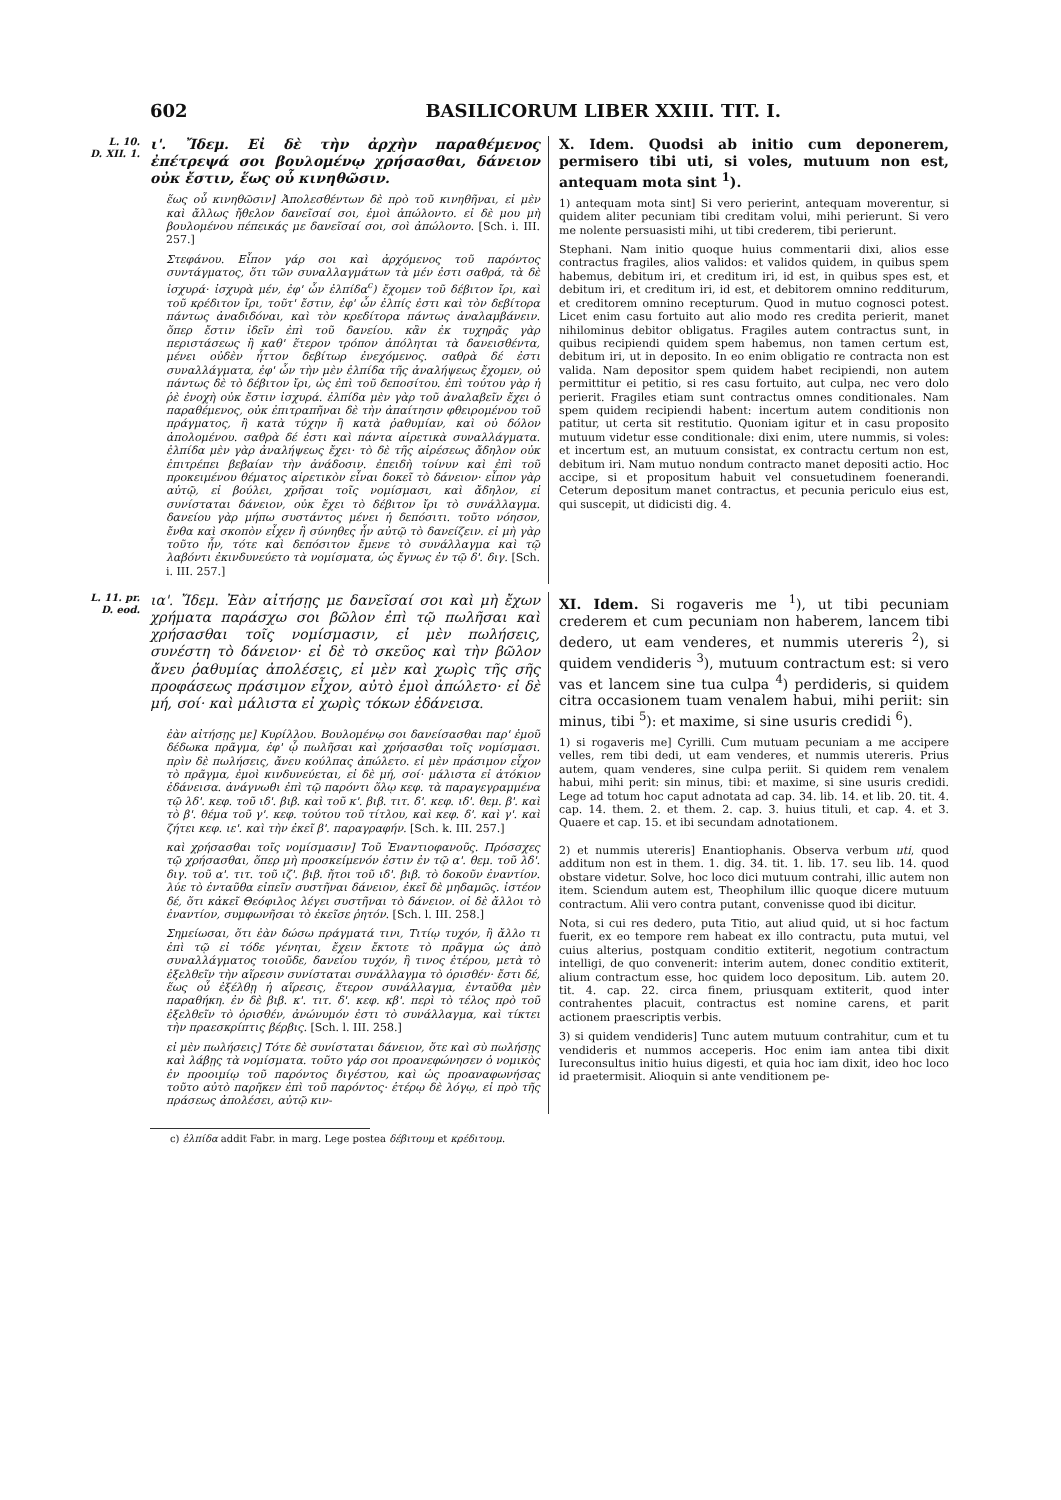602 BASILICORUM LIBER XXIII. TIT. I.
L. 10.
D. XII. 1.
ι'. Ἴδεμ. Εἰ δὲ τὴν ἀρχὴν παραθέμενος ἐπέτρεψά σοι βουλομένῳ χρήσασθαι, δάνειον οὐκ ἔστιν, ἕως οὗ κινηθῶσιν.
ἕως οὗ κινηθῶσιν] Ἀπολεσθέντων δὲ πρὸ τοῦ κινηθῆναι, εἰ μὲν καὶ ἄλλως ἤθελον δανεῖσαί σοι, ἐμοὶ ἀπώλοντο. εἰ δὲ μου μὴ βουλομένου πέπεικάς με δανεῖσαί σοι, σοὶ ἀπώλοντο. [Sch. i. III. 257.]
Στεφάνου. Εἶπον γάρ σοι καὶ ἀρχόμενος τοῦ παρόντος συντάγματος, ὅτι τῶν συναλλαγμάτων τὰ μέν ἐστι σαθρά, τὰ δὲ ἰσχυρά· ἰσχυρὰ μέν, ἐφ' ὧν ἐλπίδα<sup>c</sup>) ἔχομεν τοῦ δέβιτον ἴρι, καὶ τοῦ κρέδιτον ἴρι, τοῦτ' ἔστιν, ἐφ' ὧν ἐλπίς ἐστι καὶ τὸν δεβίτορα πάντως ἀναδιδόναι, καὶ τὸν κρεδίτορα πάντως ἀναλαμβάνειν. ὅπερ ἔστιν ἰδεῖν ἐπὶ τοῦ δανείου. κἂν ἐκ τυχηρᾶς γὰρ περιστάσεως ἢ καθ' ἕτερον τρόπον ἀπόληται τὰ δανεισθέντα, μένει οὐδὲν ἧττον δεβίτωρ ἐνεχόμενος. σαθρὰ δέ ἐστι συναλλάγματα, ἐφ' ὧν τὴν μὲν ἐλπίδα τῆς ἀναλήψεως ἔχομεν, οὐ πάντως δὲ τὸ δέβιτον ἴρι, ὡς ἐπὶ τοῦ δεποσίτου. ἐπὶ τούτου γὰρ ἡ ῥὲ ἐνοχὴ οὐκ ἔστιν ἰσχυρά. ἐλπίδα μὲν γὰρ τοῦ ἀναλαβεῖν ἔχει ὁ παραθέμενος, οὐκ ἐπιτραπῆναι δὲ τὴν ἀπαίτησιν φθειρομένου τοῦ πράγματος, ἢ κατὰ τύχην ἢ κατὰ ῥαθυμίαν, καὶ οὐ δόλον ἀπολομένου. σαθρὰ δέ ἐστι καὶ πάντα αἱρετικὰ συναλλάγματα. ἐλπίδα μὲν γὰρ ἀναλήψεως ἔχει· τὸ δὲ τῆς αἱρέσεως ἄδηλον οὐκ ἐπιτρέπει βεβαίαν τὴν ἀνάδοσιν. ἐπειδὴ τοίνυν καὶ ἐπὶ τοῦ προκειμένου θέματος αἱρετικὸν εἶναι δοκεῖ τὸ δάνειον· εἶπον γὰρ αὐτῷ, εἰ βούλει, χρῆσαι τοῖς νομίσμασι, καὶ ἄδηλον, εἰ συνίσταται δάνειον, οὐκ ἔχει τὸ δέβιτον ἴρι τὸ συνάλλαγμα. δανείου γὰρ μήπω συστάντος μένει ἡ δεπόσιτι. τοῦτο νόησον, ἔνθα καὶ σκοπὸν εἶχεν ἢ σύνηθες ἦν αὐτῷ τὸ δανείζειν. εἰ μὴ γὰρ τοῦτο ἦν, τότε καὶ δεπόσιτον ἔμενε τὸ συνάλλαγμα καὶ τῷ λαβόντι ἐκινδυνεύετο τὰ νομίσματα, ὡς ἔγνως ἐν τῷ δ'. διγ. [Sch. i. III. 257.]
X. Idem. Quodsi ab initio cum deponerem, permisero tibi uti, si voles, mutuum non est, antequam mota sint <sup>1</sup>).
1) antequam mota sint] Si vero perierint, antequam moverentur, si quidem aliter pecuniam tibi creditam volui, mihi perierunt. Si vero me nolente persuasisti mihi, ut tibi crederem, tibi perierunt.
Stephani. Nam initio quoque huius commentarii dixi, alios esse contractus fragiles, alios validos: et validos quidem, in quibus spem habemus, debitum iri, et creditum iri, id est, in quibus spes est, et debitum iri, et creditum iri, id est, et debitorem omnino redditurum, et creditorem omnino recepturum. Quod in mutuo cognosci potest. Licet enim casu fortuito aut alio modo res credita perierit, manet nihilominus debitor obligatus. Fragiles autem contractus sunt, in quibus recipiendi quidem spem habemus, non tamen certum est, debitum iri, ut in deposito. In eo enim obligatio re contracta non est valida. Nam depositor spem quidem habet recipiendi, non autem permittitur ei petitio, si res casu fortuito, aut culpa, nec vero dolo perierit. Fragiles etiam sunt contractus omnes conditionales. Nam spem quidem recipiendi habent: incertum autem conditionis non patitur, ut certa sit restitutio. Quoniam igitur et in casu proposito mutuum videtur esse conditionale: dixi enim, utere nummis, si voles: et incertum est, an mutuum consistat, ex contractu certum non est, debitum iri. Nam mutuo nondum contracto manet depositi actio. Hoc accipe, si et propositum habuit vel consuetudinem foenerandi. Ceterum depositum manet contractus, et pecunia periculo eius est, qui suscepit, ut didicisti dig. 4.
L. 11. pr.
D. eod.
ια'. Ἴδεμ. Ἐὰν αἰτήσῃς με δανεῖσαί σοι καὶ μὴ ἔχων χρήματα παράσχω σοι βῶλον ἐπὶ τῷ πωλῆσαι καὶ χρήσασθαι τοῖς νομίσμασιν, εἰ μὲν πωλήσεις, συνέστη τὸ δάνειον· εἰ δὲ τὸ σκεῦος καὶ τὴν βῶλον ἄνευ ῥαθυμίας ἀπολέσεις, εἰ μὲν καὶ χωρὶς τῆς σῆς προφάσεως πράσιμον εἶχον, αὐτὸ ἐμοὶ ἀπώλετο· εἰ δὲ μή, σοί· καὶ μάλιστα εἰ χωρὶς τόκων ἐδάνεισα.
ἐὰν αἰτήσῃς με] Κυρίλλου. Βουλομένῳ σοι δανείσασθαι παρ' ἐμοῦ δέδωκα πρᾶγμα, ἐφ' ᾧ πωλῆσαι καὶ χρήσασθαι τοῖς νομίσμασι. πρὶν δὲ πωλήσεις, ἄνευ κούλπας ἀπώλετο. εἰ μὲν πράσιμον εἶχον τὸ πρᾶγμα, ἐμοὶ κινδυνεύεται, εἰ δὲ μή, σοί· μάλιστα εἰ ἀτόκιον ἐδάνεισα. ἀνάγνωθι ἐπὶ τῷ παρόντι ὅλῳ κεφ. τὰ παραγεγραμμένα τῷ λδ'. κεφ. τοῦ ιδ'. βιβ. καὶ τοῦ κ'. βιβ. τιτ. δ'. κεφ. ιδ'. θεμ. β'. καὶ τὸ β'. θέμα τοῦ γ'. κεφ. τούτου τοῦ τίτλου, καὶ κεφ. δ'. καὶ γ'. καὶ ζήτει κεφ. ιε'. καὶ τὴν ἐκεῖ β'. παραγραφήν. [Sch. k. III. 257.]
καὶ χρήσασθαι τοῖς νομίσμασιν] Τοῦ Ἐναντιοφανοῦς. Πρόσσχες τῷ χρήσασθαι, ὅπερ μὴ προσκείμενόν ἐστιν ἐν τῷ α'. θεμ. τοῦ λδ'. διγ. τοῦ α'. τιτ. τοῦ ιζ'. βιβ. ἤτοι τοῦ ιδ'. βιβ. τὸ δοκοῦν ἐναντίον. λύε τὸ ἐνταῦθα εἰπεῖν συστῆναι δάνειον, ἐκεῖ δὲ μηδαμῶς. ἰστέον δέ, ὅτι κἀκεῖ Θεόφιλος λέγει συστῆναι τὸ δάνειον. οἱ δὲ ἄλλοι τὸ ἐναντίον, συμφωνῆσαι τὸ ἐκεῖσε ῥητόν. [Sch. l. III. 258.]
Σημείωσαι, ὅτι ἐὰν δώσω πράγματά τινι, Τιτίῳ τυχόν, ἢ ἄλλο τι ἐπὶ τῷ εἰ τόδε γένηται, ἔχειν ἔκτοτε τὸ πρᾶγμα ὡς ἀπὸ συναλλάγματος τοιοῦδε, δανείου τυχόν, ἢ τινος ἑτέρου, μετὰ τὸ ἐξελθεῖν τὴν αἵρεσιν συνίσταται συνάλλαγμα τὸ ὁρισθέν· ἔστι δέ, ἕως οὗ ἐξέλθῃ ἡ αἵρεσις, ἕτερον συνάλλαγμα, ἐνταῦθα μὲν παραθήκη. ἐν δὲ βιβ. κ'. τιτ. δ'. κεφ. κβ'. περὶ τὸ τέλος πρὸ τοῦ ἐξελθεῖν τὸ ὁρισθέν, ἀνώνυμόν ἐστι τὸ συνάλλαγμα, καὶ τίκτει τὴν πραεσκρίπτις βέρβις. [Sch. l. III. 258.]
εἰ μὲν πωλήσεις] Τότε δὲ συνίσταται δάνειον, ὅτε καὶ σὺ πωλήσῃς καὶ λάβῃς τὰ νομίσματα. τοῦτο γάρ σοι προανεφώνησεν ὁ νομικὸς ἐν προοιμίῳ τοῦ παρόντος διγέστου, καὶ ὡς προαναφωνήσας τοῦτο αὐτὸ παρῆκεν ἐπὶ τοῦ παρόντος· ἑτέρῳ δὲ λόγῳ, εἰ πρὸ τῆς πράσεως ἀπολέσει, αὐτῷ κιν-
XI. Idem. Si rogaveris me <sup>1</sup>), ut tibi pecuniam crederem et cum pecuniam non haberem, lancem tibi dedero, ut eam venderes, et nummis utereris <sup>2</sup>), si quidem vendideris <sup>3</sup>), mutuum contractum est: si vero vas et lancem sine tua culpa <sup>4</sup>) perdideris, si quidem citra occasionem tuam venalem habui, mihi periit: sin minus, tibi <sup>5</sup>): et maxime, si sine usuris credidi <sup>6</sup>).
1) si rogaveris me] Cyrilli. Cum mutuam pecuniam a me accipere velles, rem tibi dedi, ut eam venderes, et nummis utereris. Prius autem, quam venderes, sine culpa periit. Si quidem rem venalem habui, mihi perit: sin minus, tibi: et maxime, si sine usuris credidi. Lege ad totum hoc caput adnotata ad cap. 34. lib. 14. et lib. 20. tit. 4. cap. 14. them. 2. et them. 2. cap. 3. huius tituli, et cap. 4. et 3. Quaere et cap. 15. et ibi secundam adnotationem.
2) et nummis utereris] Enantiophanis. Observa verbum uti, quod additum non est in them. 1. dig. 34. tit. 1. lib. 17. seu lib. 14. quod obstare videtur. Solve, hoc loco dici mutuum contrahi, illic autem non item. Sciendum autem est, Theophilum illic quoque dicere mutuum contractum. Alii vero contra putant, convenisse quod ibi dicitur.
Nota, si cui res dedero, puta Titio, aut aliud quid, ut si hoc factum fuerit, ex eo tempore rem habeat ex illo contractu, puta mutui, vel cuius alterius, postquam conditio extiterit, negotium contractum intelligi, de quo convenerit: interim autem, donec conditio extiterit, alium contractum esse, hoc quidem loco depositum. Lib. autem 20. tit. 4. cap. 22. circa finem, priusquam extiterit, quod inter contrahentes placuit, contractus est nomine carens, et parit actionem praescriptis verbis.
3) si quidem vendideris] Tunc autem mutuum contrahitur, cum et tu vendideris et nummos acceperis. Hoc enim iam antea tibi dixit Iureconsultus initio huius digesti, et quia hoc iam dixit, ideo hoc loco id praetermisit. Alioquin si ante venditionem pe-
c) ἐλπίδα addit Fabr. in marg. Lege postea δέβιτουμ et κρέδιτουμ.